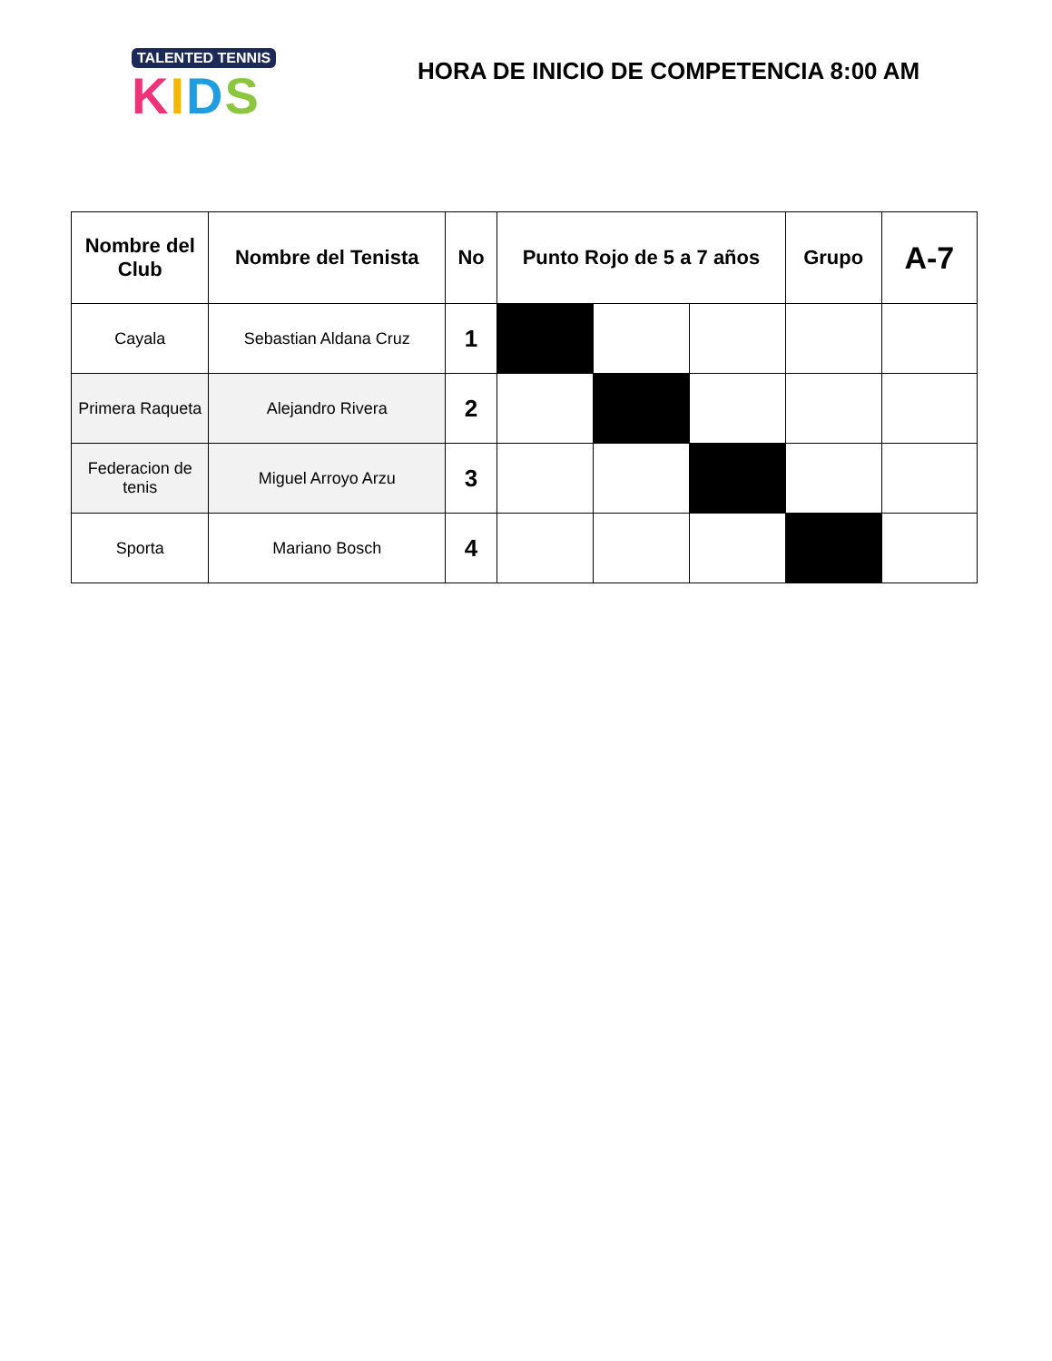TALENTED TENNIS
KIDS
HORA DE INICIO DE COMPETENCIA 8:00 AM
| Nombre del Club | Nombre del Tenista | No | Punto Rojo de 5 a 7 años | | | Grupo | A-7 |
| --- | --- | --- | --- | --- | --- | --- | --- |
| Cayala | Sebastian Aldana Cruz | 1 | | | | | |
| Primera Raqueta | Alejandro Rivera | 2 | | | | | |
| Federacion de tenis | Miguel Arroyo Arzu | 3 | | | | | |
| Sporta | Mariano Bosch | 4 | | | | | |